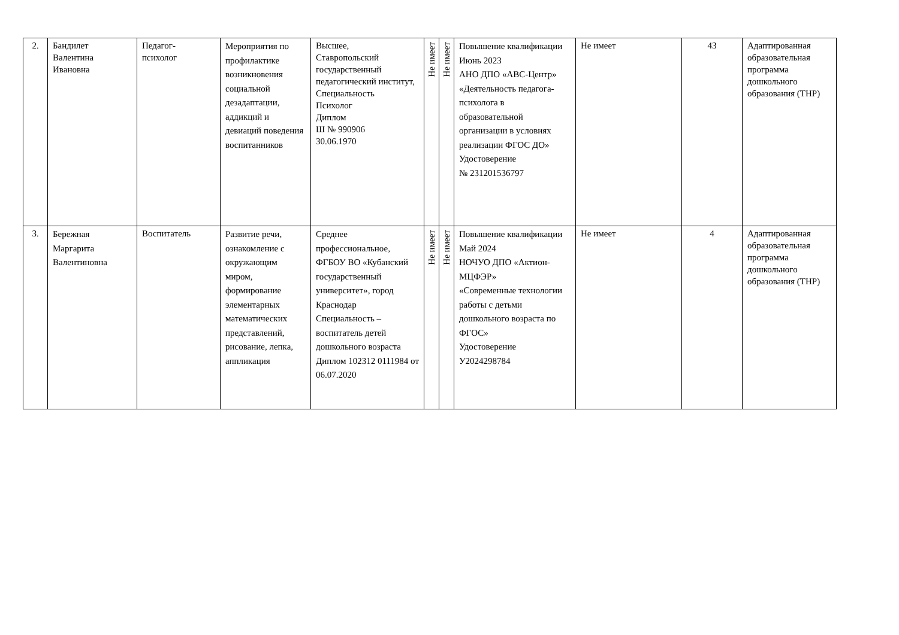| 2. | Бандилет Валентина Ивановна | Педагог- психолог | Мероприятия по профилактике возникновения социальной дезадаптации, аддикций и девиаций поведения воспитанников | Высшее, Ставропольский государственный педагогический институт, Специальность Психолог Диплом Ш № 990906 30.06.1970 | Не имеет | Не имеет | Повышение квалификации Июнь 2023 АНО ДПО «АВС-Центр» «Деятельность педагога-психолога в образовательной организации в условиях реализации ФГОС ДО» Удостоверение № 231201536797 | Не имеет | 43 | Адаптированная образовательная программа дошкольного образования (ТНР) |
| 3. | Бережная Маргарита Валентиновна | Воспитатель | Развитие речи, ознакомление с окружающим миром, формирование элементарных математических представлений, рисование, лепка, аппликация | Среднее профессиональное, ФГБОУ ВО «Кубанский государственный университет», город Краснодар Специальность – воспитатель детей дошкольного возраста Диплом 102312 0111984 от 06.07.2020 | Не имеет | Не имеет | Повышение квалификации Май 2024 НОЧУО ДПО «Актион-МЦФЭР» «Современные технологии работы с детьми дошкольного возраста по ФГОС» Удостоверение У2024298784 | Не имеет | 4 | Адаптированная образовательная программа дошкольного образования (ТНР) |